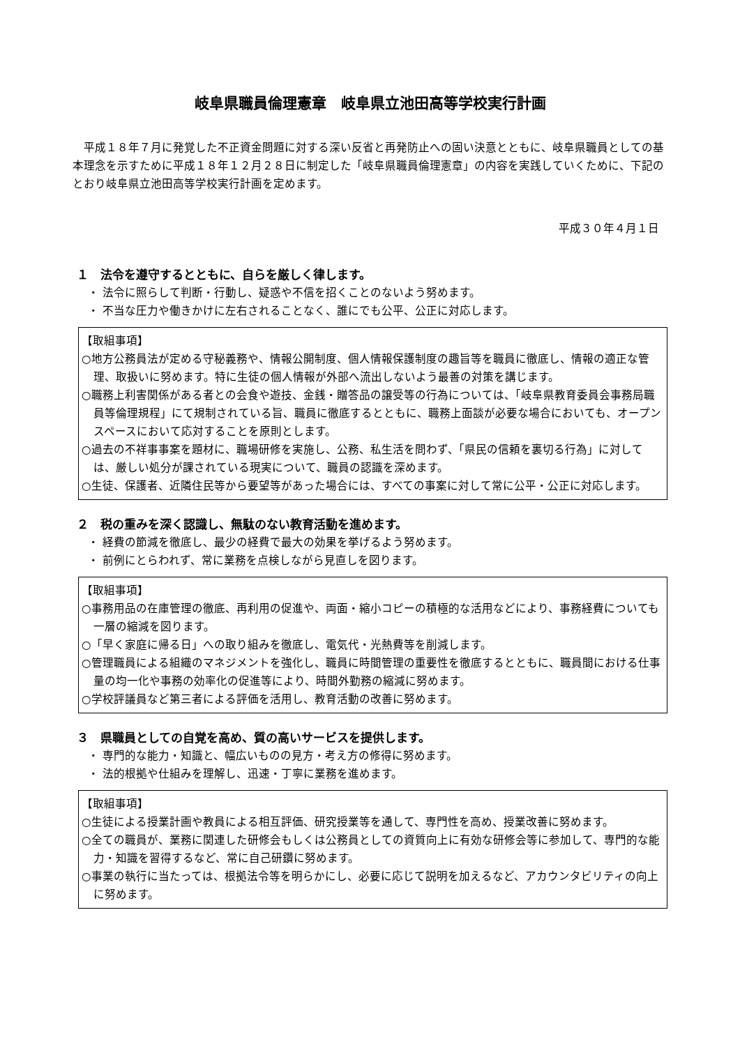岐阜県職員倫理憲章　岐阜県立池田高等学校実行計画
平成１８年７月に発覚した不正資金問題に対する深い反省と再発防止への固い決意とともに、岐阜県職員としての基本理念を示すために平成１８年１２月２８日に制定した「岐阜県職員倫理憲章」の内容を実践していくために、下記のとおり岐阜県立池田高等学校実行計画を定めます。
平成３０年４月１日
１　法令を遵守するとともに、自らを厳しく律します。
・ 法令に照らして判断・行動し、疑惑や不信を招くことのないよう努めます。
・ 不当な圧力や働きかけに左右されることなく、誰にでも公平、公正に対応します。
【取組事項】
○地方公務員法が定める守秘義務や、情報公開制度、個人情報保護制度の趣旨等を職員に徹底し、情報の適正な管理、取扱いに努めます。特に生徒の個人情報が外部へ流出しないよう最善の対策を講じます。
○職務上利害関係がある者との会食や遊技、金銭・贈答品の譲受等の行為については、「岐阜県教育委員会事務局職員等倫理規程」にて規制されている旨、職員に徹底するとともに、職務上面談が必要な場合においても、オープンスペースにおいて応対することを原則とします。
○過去の不祥事事案を題材に、職場研修を実施し、公務、私生活を問わず、「県民の信頼を裏切る行為」に対しては、厳しい処分が課されている現実について、職員の認識を深めます。
○生徒、保護者、近隣住民等から要望等があった場合には、すべての事案に対して常に公平・公正に対応します。
２　税の重みを深く認識し、無駄のない教育活動を進めます。
・ 経費の節減を徹底し、最少の経費で最大の効果を挙げるよう努めます。
・ 前例にとらわれず、常に業務を点検しながら見直しを図ります。
【取組事項】
○事務用品の在庫管理の徹底、再利用の促進や、両面・縮小コピーの積極的な活用などにより、事務経費についても一層の縮減を図ります。
○「早く家庭に帰る日」への取り組みを徹底し、電気代・光熱費等を削減します。
○管理職員による組織のマネジメントを強化し、職員に時間管理の重要性を徹底するとともに、職員間における仕事量の均一化や事務の効率化の促進等により、時間外勤務の縮減に努めます。
○学校評議員など第三者による評価を活用し、教育活動の改善に努めます。
３　県職員としての自覚を高め、質の高いサービスを提供します。
・ 専門的な能力・知識と、幅広いものの見方・考え方の修得に努めます。
・ 法的根拠や仕組みを理解し、迅速・丁寧に業務を進めます。
【取組事項】
○生徒による授業計画や教員による相互評価、研究授業等を通して、専門性を高め、授業改善に努めます。
○全ての職員が、業務に関連した研修会もしくは公務員としての資質向上に有効な研修会等に参加して、専門的な能力・知識を習得するなど、常に自己研鑽に努めます。
○事業の執行に当たっては、根拠法令等を明らかにし、必要に応じて説明を加えるなど、アカウンタビリティの向上に努めます。